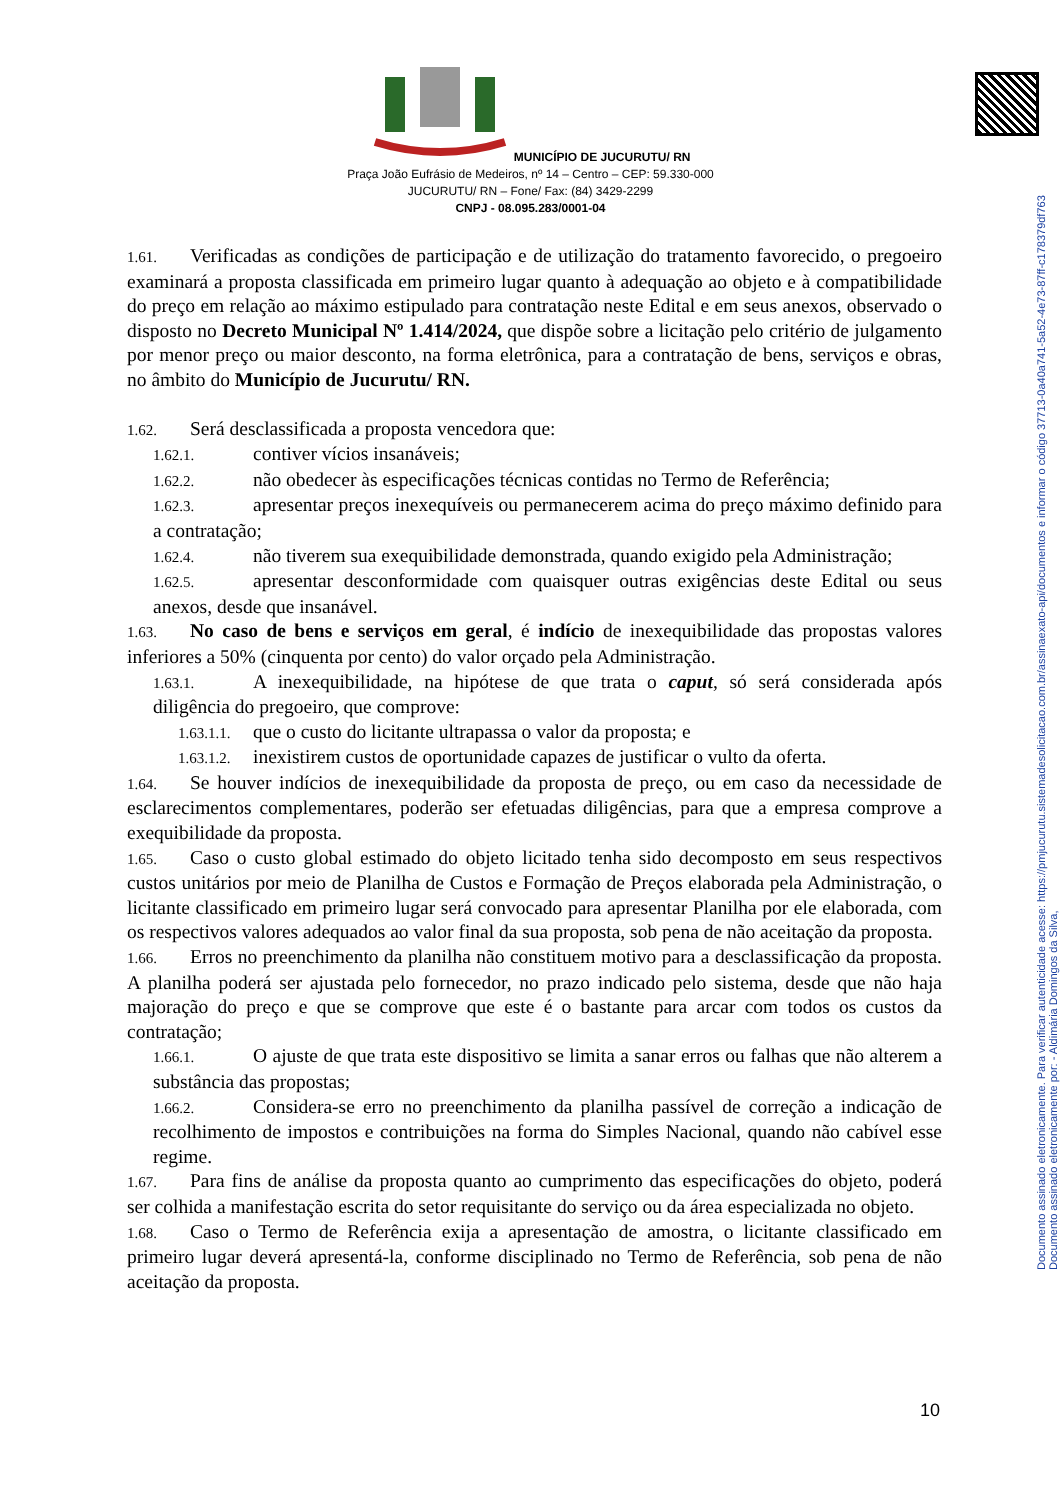Documento assinado eletronicamente por: - Aldimária Domingos da Silva,
Documento assinado eletronicamente. Para verificar autenticidade acesse: https://pmjucurutu.sistemadesolicitacao.com.br/assinaexato-api/documentos e informar o código 37713-0a40a741-5a52-4e73-87ff-c178379df763
MUNICÍPIO DE JUCURUTU/ RN
Praça João Eufrásio de Medeiros, nº 14 – Centro – CEP: 59.330-000
JUCURUTU/ RN – Fone/ Fax: (84) 3429-2299
CNPJ - 08.095.283/0001-04
1.61. Verificadas as condições de participação e de utilização do tratamento favorecido, o pregoeiro examinará a proposta classificada em primeiro lugar quanto à adequação ao objeto e à compatibilidade do preço em relação ao máximo estipulado para contratação neste Edital e em seus anexos, observado o disposto no Decreto Municipal Nº 1.414/2024, que dispõe sobre a licitação pelo critério de julgamento por menor preço ou maior desconto, na forma eletrônica, para a contratação de bens, serviços e obras, no âmbito do Município de Jucurutu/ RN.
1.62. Será desclassificada a proposta vencedora que:
1.62.1. contiver vícios insanáveis;
1.62.2. não obedecer às especificações técnicas contidas no Termo de Referência;
1.62.3. apresentar preços inexequíveis ou permanecerem acima do preço máximo definido para a contratação;
1.62.4. não tiverem sua exequibilidade demonstrada, quando exigido pela Administração;
1.62.5. apresentar desconformidade com quaisquer outras exigências deste Edital ou seus anexos, desde que insanável.
1.63. No caso de bens e serviços em geral, é indício de inexequibilidade das propostas valores inferiores a 50% (cinquenta por cento) do valor orçado pela Administração.
1.63.1. A inexequibilidade, na hipótese de que trata o caput, só será considerada após diligência do pregoeiro, que comprove:
1.63.1.1. que o custo do licitante ultrapassa o valor da proposta; e
1.63.1.2. inexistirem custos de oportunidade capazes de justificar o vulto da oferta.
1.64. Se houver indícios de inexequibilidade da proposta de preço, ou em caso da necessidade de esclarecimentos complementares, poderão ser efetuadas diligências, para que a empresa comprove a exequibilidade da proposta.
1.65. Caso o custo global estimado do objeto licitado tenha sido decomposto em seus respectivos custos unitários por meio de Planilha de Custos e Formação de Preços elaborada pela Administração, o licitante classificado em primeiro lugar será convocado para apresentar Planilha por ele elaborada, com os respectivos valores adequados ao valor final da sua proposta, sob pena de não aceitação da proposta.
1.66. Erros no preenchimento da planilha não constituem motivo para a desclassificação da proposta. A planilha poderá ser ajustada pelo fornecedor, no prazo indicado pelo sistema, desde que não haja majoração do preço e que se comprove que este é o bastante para arcar com todos os custos da contratação;
1.66.1. O ajuste de que trata este dispositivo se limita a sanar erros ou falhas que não alterem a substância das propostas;
1.66.2. Considera-se erro no preenchimento da planilha passível de correção a indicação de recolhimento de impostos e contribuições na forma do Simples Nacional, quando não cabível esse regime.
1.67. Para fins de análise da proposta quanto ao cumprimento das especificações do objeto, poderá ser colhida a manifestação escrita do setor requisitante do serviço ou da área especializada no objeto.
1.68. Caso o Termo de Referência exija a apresentação de amostra, o licitante classificado em primeiro lugar deverá apresentá-la, conforme disciplinado no Termo de Referência, sob pena de não aceitação da proposta.
10